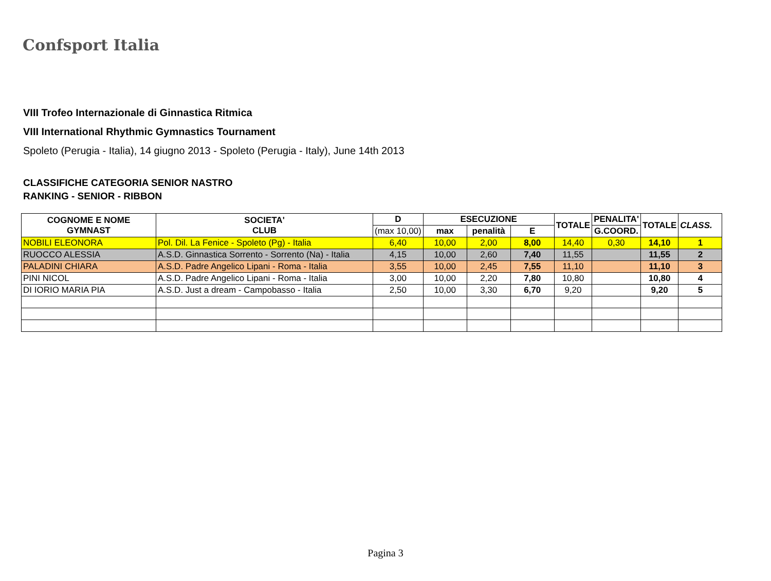Confsport Italia
VIII Trofeo Internazionale di Ginnastica Ritmica
VIII International Rhythmic Gymnastics Tournament
Spoleto (Perugia - Italia), 14 giugno 2013 - Spoleto (Perugia - Italy), June 14th 2013
CLASSIFICHE CATEGORIA SENIOR NASTRO
RANKING - SENIOR - RIBBON
| COGNOME E NOME GYMNAST | SOCIETA' CLUB | D | ESECUZIONE | | | TOTALE | PENALITA' | TOTALE | CLASS. |
| --- | --- | --- | --- | --- | --- | --- | --- | --- | --- |
| | | (max 10,00) | max | penalità | E | | G.COORD. | | |
| NOBILI ELEONORA | Pol. Dil. La Fenice - Spoleto (Pg) - Italia | 6,40 | 10,00 | 2,00 | 8,00 | 14,40 | 0,30 | 14,10 | 1 |
| RUOCCO ALESSIA | A.S.D. Ginnastica Sorrento - Sorrento (Na) - Italia | 4,15 | 10,00 | 2,60 | 7,40 | 11,55 | | 11,55 | 2 |
| PALADINI CHIARA | A.S.D. Padre Angelico Lipani - Roma - Italia | 3,55 | 10,00 | 2,45 | 7,55 | 11,10 | | 11,10 | 3 |
| PINI NICOL | A.S.D. Padre Angelico Lipani - Roma - Italia | 3,00 | 10,00 | 2,20 | 7,80 | 10,80 | | 10,80 | 4 |
| DI IORIO MARIA PIA | A.S.D. Just a dream - Campobasso - Italia | 2,50 | 10,00 | 3,30 | 6,70 | 9,20 | | 9,20 | 5 |
Pagina 3